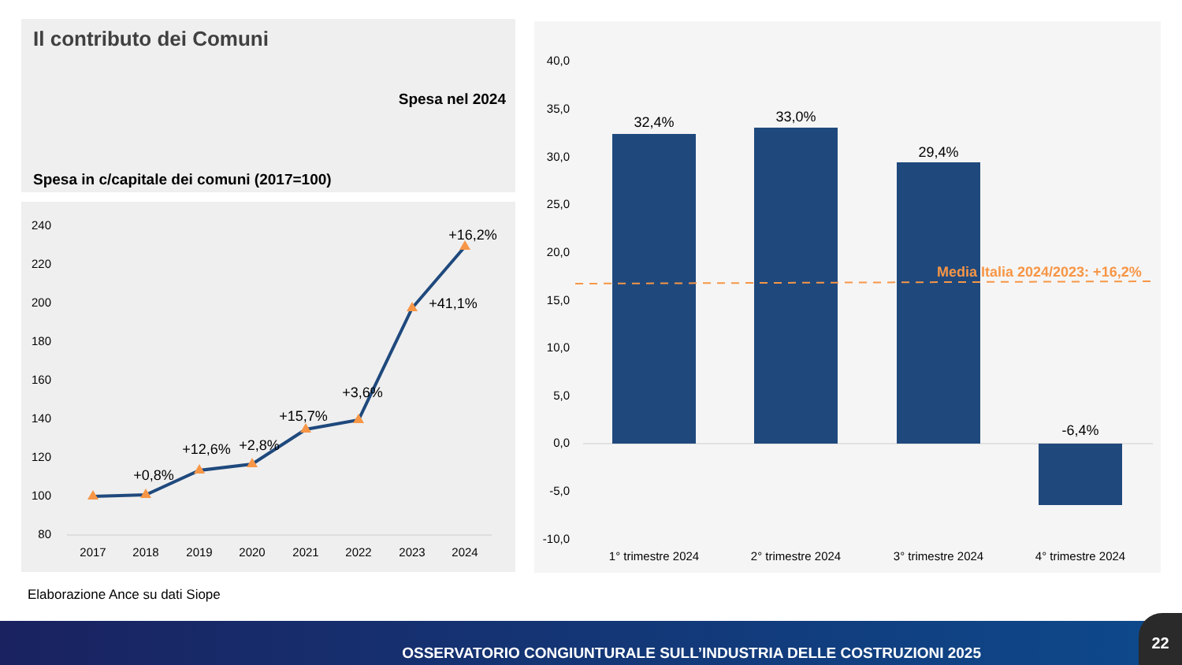Il contributo dei Comuni
Spesa nel 2024
Spesa in c/capitale dei comuni (2017=100)
240
220
200
180
160
140
120
100
80
2017
2018
2019
2020
2021
2022
2023
2024
+0,8%
+12,6%
+2,8%
+15,7%
+3,6%
+41,1%
+16,2%
40,0
35,0
30,0
25,0
20,0
15,0
10,0
5,0
0,0
-5,0
-10,0
32,4%
33,0%
29,4%
-6,4%
Media Italia 2024/2023: +16,2%
1° trimestre 2024
2° trimestre 2024
3° trimestre 2024
4° trimestre 2024
Elaborazione Ance su dati Siope
OSSERVATORIO CONGIUNTURALE SULL’INDUSTRIA DELLE COSTRUZIONI 2025 22